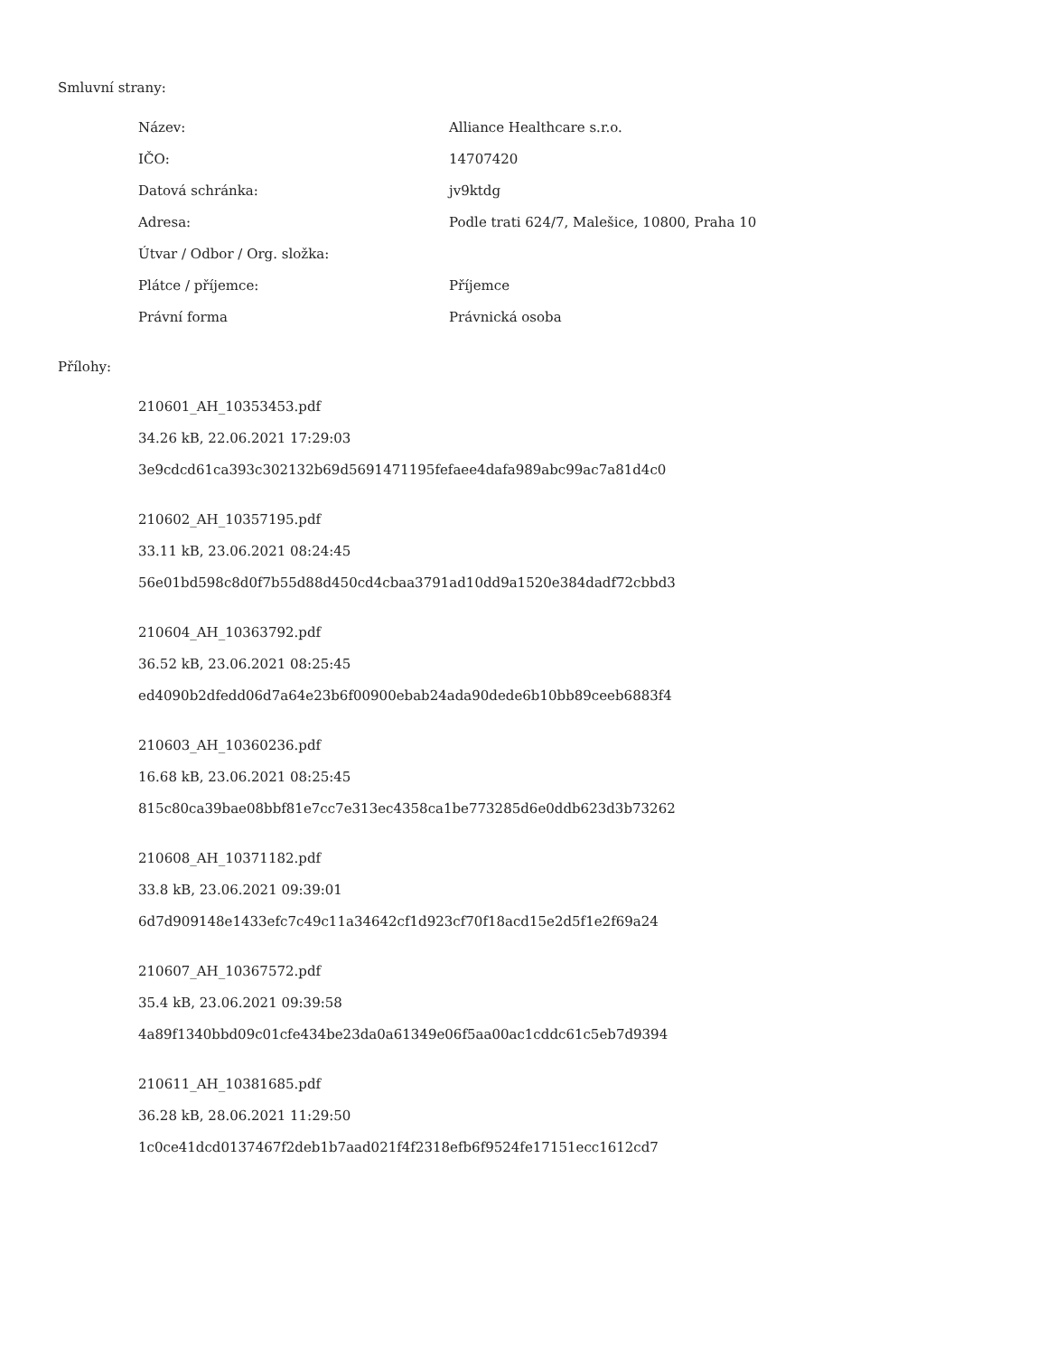Smluvní strany:
| Název: | Alliance Healthcare s.r.o. |
| IČO: | 14707420 |
| Datová schránka: | jv9ktdg |
| Adresa: | Podle trati 624/7, Malešice, 10800, Praha 10 |
| Útvar / Odbor / Org. složka: | |
| Plátce / příjemce: | Příjemce |
| Právní forma | Právnická osoba |
Přílohy:
210601_AH_10353453.pdf
34.26 kB, 22.06.2021 17:29:03
3e9cdcd61ca393c302132b69d5691471195fefaee4dafa989abc99ac7a81d4c0
210602_AH_10357195.pdf
33.11 kB, 23.06.2021 08:24:45
56e01bd598c8d0f7b55d88d450cd4cbaa3791ad10dd9a1520e384dadf72cbbd3
210604_AH_10363792.pdf
36.52 kB, 23.06.2021 08:25:45
ed4090b2dfedd06d7a64e23b6f00900ebab24ada90dede6b10bb89ceeb6883f4
210603_AH_10360236.pdf
16.68 kB, 23.06.2021 08:25:45
815c80ca39bae08bbf81e7cc7e313ec4358ca1be773285d6e0ddb623d3b73262
210608_AH_10371182.pdf
33.8 kB, 23.06.2021 09:39:01
6d7d909148e1433efc7c49c11a34642cf1d923cf70f18acd15e2d5f1e2f69a24
210607_AH_10367572.pdf
35.4 kB, 23.06.2021 09:39:58
4a89f1340bbd09c01cfe434be23da0a61349e06f5aa00ac1cddc61c5eb7d9394
210611_AH_10381685.pdf
36.28 kB, 28.06.2021 11:29:50
1c0ce41dcd0137467f2deb1b7aad021f4f2318efb6f9524fe17151ecc1612cd7